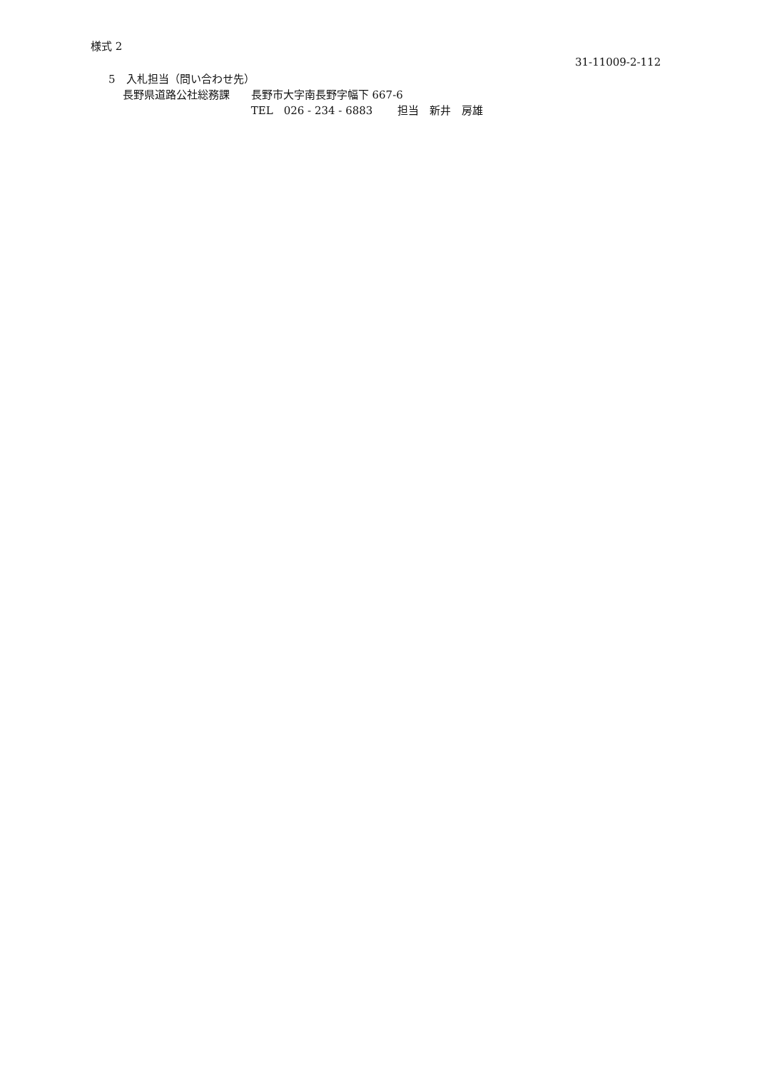様式 2
31-11009-2-112
5　入札担当（問い合わせ先）
　 長野県道路公社総務課　　長野市大字南長野字幅下 667-6
　　　　　　　　　　　　　 TEL　026 - 234 - 6883　　 担当　新井　房雄